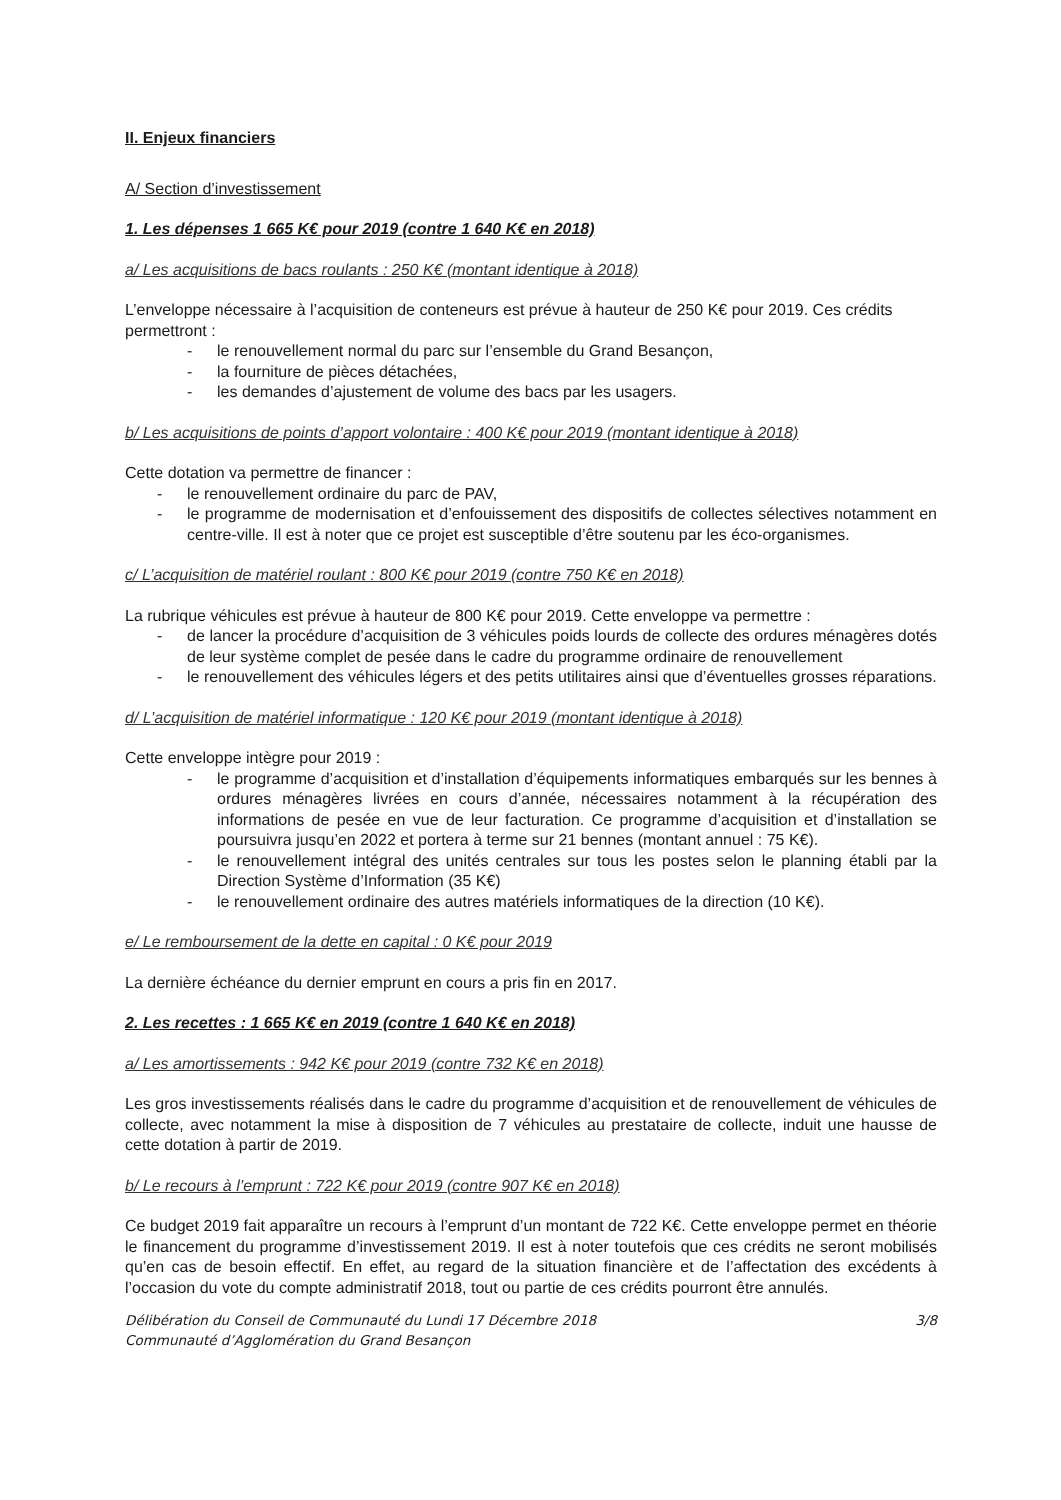II. Enjeux financiers
A/ Section d’investissement
1. Les dépenses 1 665 K€ pour 2019 (contre 1 640 K€ en 2018)
a/ Les acquisitions de bacs roulants : 250 K€ (montant identique à 2018)
L’enveloppe nécessaire à l’acquisition de conteneurs est prévue à hauteur de 250 K€ pour 2019. Ces crédits permettront :
- le renouvellement normal du parc sur l’ensemble du Grand Besançon,
- la fourniture de pièces détachées,
- les demandes d’ajustement de volume des bacs par les usagers.
b/ Les acquisitions de points d’apport volontaire : 400 K€ pour 2019 (montant identique à 2018)
Cette dotation va permettre de financer :
- le renouvellement ordinaire du parc de PAV,
- le programme de modernisation et d’enfouissement des dispositifs de collectes sélectives notamment en centre-ville. Il est à noter que ce projet est susceptible d’être soutenu par les éco-organismes.
c/ L’acquisition de matériel roulant : 800 K€ pour 2019 (contre 750 K€ en 2018)
La rubrique véhicules est prévue à hauteur de 800 K€ pour 2019. Cette enveloppe va permettre :
- de lancer la procédure d’acquisition de 3 véhicules poids lourds de collecte des ordures ménagères dotés de leur système complet de pesée dans le cadre du programme ordinaire de renouvellement
- le renouvellement des véhicules légers et des petits utilitaires ainsi que d’éventuelles grosses réparations.
d/ L’acquisition de matériel informatique : 120 K€ pour 2019 (montant identique à 2018)
Cette enveloppe intègre pour 2019 :
- le programme d’acquisition et d’installation d’équipements informatiques embarqués sur les bennes à ordures ménagères livrées en cours d’année, nécessaires notamment à la récupération des informations de pesée en vue de leur facturation. Ce programme d’acquisition et d’installation se poursuivra jusqu’en 2022 et portera à terme sur 21 bennes (montant annuel : 75 K€).
- le renouvellement intégral des unités centrales sur tous les postes selon le planning établi par la Direction Système d’Information (35 K€)
- le renouvellement ordinaire des autres matériels informatiques de la direction (10 K€).
e/ Le remboursement de la dette en capital : 0 K€ pour 2019
La dernière échéance du dernier emprunt en cours a pris fin en 2017.
2. Les recettes : 1 665 K€ en 2019 (contre 1 640 K€ en 2018)
a/ Les amortissements : 942 K€ pour 2019 (contre 732 K€ en 2018)
Les gros investissements réalisés dans le cadre du programme d’acquisition et de renouvellement de véhicules de collecte, avec notamment la mise à disposition de 7 véhicules au prestataire de collecte, induit une hausse de cette dotation à partir de 2019.
b/ Le recours à l’emprunt : 722 K€ pour 2019 (contre 907 K€ en 2018)
Ce budget 2019 fait apparaître un recours à l’emprunt d’un montant de 722 K€. Cette enveloppe permet en théorie le financement du programme d’investissement 2019. Il est à noter toutefois que ces crédits ne seront mobilisés qu’en cas de besoin effectif. En effet, au regard de la situation financière et de l’affectation des excédents à l’occasion du vote du compte administratif 2018, tout ou partie de ces crédits pourront être annulés.
Délibération du Conseil de Communauté du Lundi 17 Décembre 2018
Communauté d’Agglomération du Grand Besançon
3/8